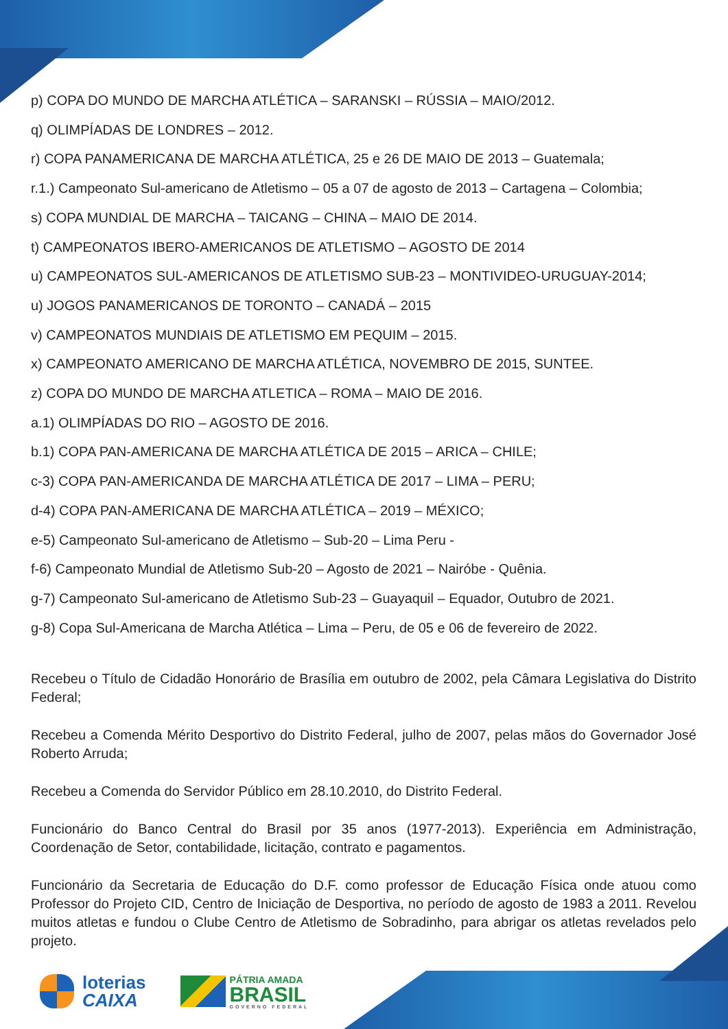p) COPA DO MUNDO DE MARCHA ATLÉTICA – SARANSKI – RÚSSIA – MAIO/2012.
q) OLIMPÍADAS DE LONDRES – 2012.
r) COPA PANAMERICANA DE MARCHA ATLÉTICA, 25 e 26 DE MAIO DE 2013 – Guatemala;
r.1.) Campeonato Sul-americano de Atletismo – 05 a 07 de agosto de 2013 – Cartagena – Colombia;
s) COPA MUNDIAL DE MARCHA – TAICANG – CHINA – MAIO DE 2014.
t) CAMPEONATOS IBERO-AMERICANOS DE ATLETISMO – AGOSTO DE 2014
u) CAMPEONATOS SUL-AMERICANOS DE ATLETISMO SUB-23 – MONTIVIDEO-URUGUAY-2014;
u) JOGOS PANAMERICANOS DE TORONTO – CANADÁ – 2015
v) CAMPEONATOS MUNDIAIS DE ATLETISMO EM PEQUIM – 2015.
x) CAMPEONATO AMERICANO DE MARCHA ATLÉTICA, NOVEMBRO DE 2015, SUNTEE.
z) COPA DO MUNDO DE MARCHA ATLETICA – ROMA – MAIO DE 2016.
a.1) OLIMPÍADAS DO RIO – AGOSTO DE 2016.
b.1) COPA PAN-AMERICANA DE MARCHA ATLÉTICA DE 2015 – ARICA – CHILE;
c-3) COPA PAN-AMERICANDA DE MARCHA ATLÉTICA DE 2017 – LIMA – PERU;
d-4) COPA PAN-AMERICANA DE MARCHA ATLÉTICA – 2019 – MÉXICO;
e-5) Campeonato Sul-americano de Atletismo – Sub-20 – Lima Peru -
f-6) Campeonato Mundial de Atletismo Sub-20 – Agosto de 2021 – Nairóbe - Quênia.
g-7) Campeonato Sul-americano de Atletismo Sub-23 – Guayaquil – Equador, Outubro de 2021.
g-8) Copa Sul-Americana de Marcha Atlética – Lima – Peru, de 05 e 06 de fevereiro de 2022.
Recebeu o Título de Cidadão Honorário de Brasília em outubro de 2002, pela Câmara Legislativa do Distrito Federal;
Recebeu a Comenda Mérito Desportivo do Distrito Federal, julho de 2007, pelas mãos do Governador José Roberto Arruda;
Recebeu a Comenda do Servidor Público em 28.10.2010, do Distrito Federal.
Funcionário do Banco Central do Brasil por 35 anos (1977-2013). Experiência em Administração, Coordenação de Setor, contabilidade, licitação, contrato e pagamentos.
Funcionário da Secretaria de Educação do D.F. como professor de Educação Física onde atuou como Professor do Projeto CID, Centro de Iniciação de Desportiva, no período de agosto de 1983 a 2011. Revelou muitos atletas e fundou o Clube Centro de Atletismo de Sobradinho, para abrigar os atletas revelados pelo projeto.
loterias
CAIXA
PÁTRIA AMADA
BRASIL
GOVERNO FEDERAL